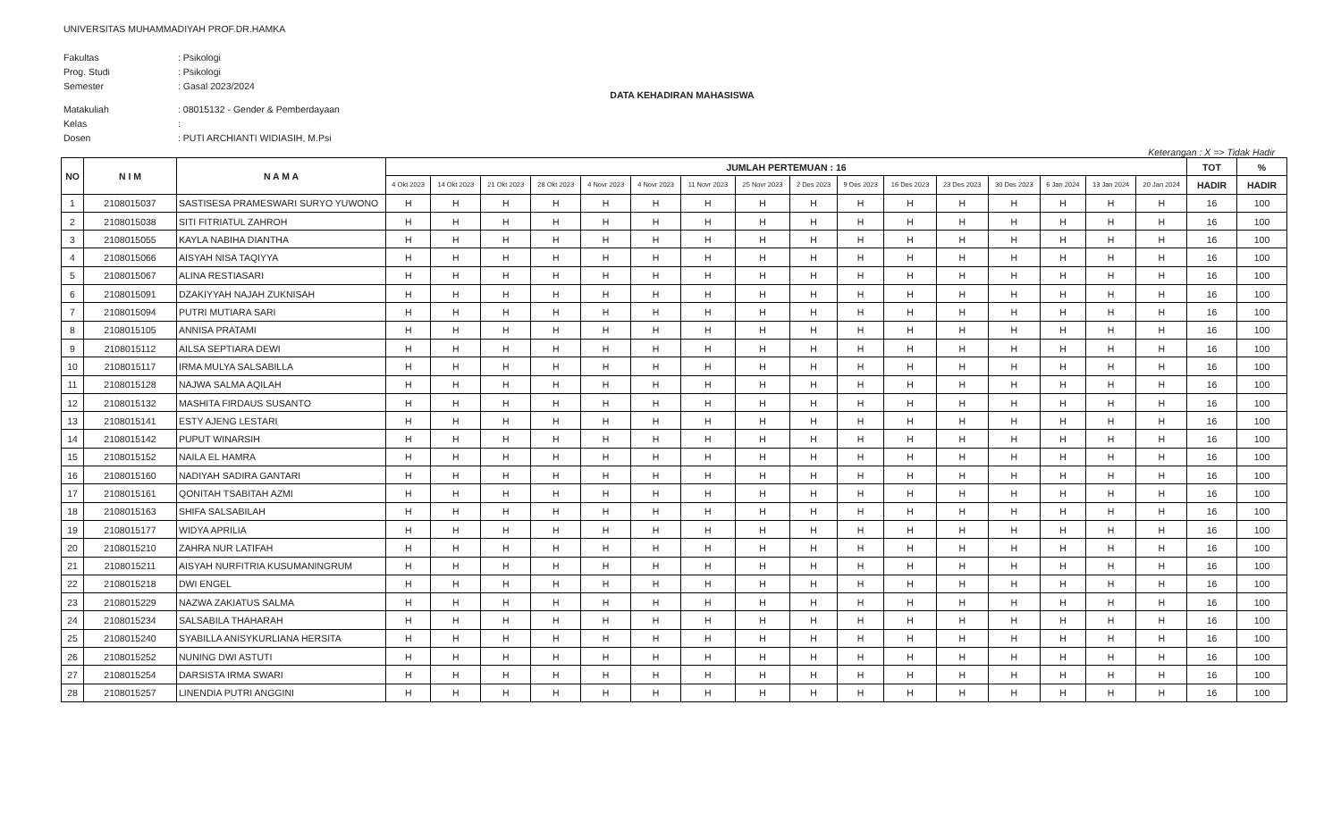UNIVERSITAS MUHAMMADIYAH PROF.DR.HAMKA
Fakultas: Psikologi
Prog. Studi: Psikologi
Semester: Gasal 2023/2024
DATA KEHADIRAN MAHASISWA
Matakuliah: 08015132 - Gender & Pemberdayaan
Kelas:
Dosen: PUTI ARCHIANTI WIDIASIH, M.Psi
Keterangan : X => Tidak Hadir
| NO | N I M | N A M A | JUMLAH PERTEMUAN : 16 | | | | | | | | | | | | | | | | TOT | % |
| --- | --- | --- | --- | --- | --- | --- | --- | --- | --- | --- | --- | --- | --- | --- | --- | --- | --- | --- | --- | --- |
| | | | 4 Okt 2023 | 14 Okt 2023 | 21 Okt 2023 | 28 Okt 2023 | 4 Novr 2023 | 4 Novr 2023 | 11 Novr 2023 | 25 Novr 2023 | 2 Des 2023 | 9 Des 2023 | 16 Des 2023 | 23 Des 2023 | 30 Des 2023 | 6 Jan 2024 | 13 Jan 2024 | 20 Jan 2024 | HADIR | HADIR |
| 1 | 2108015037 | SASTISESA PRAMESWARI SURYO YUWONO | H | H | H | H | H | H | H | H | H | H | H | H | H | H | H | H | 16 | 100 |
| 2 | 2108015038 | SITI FITRIATUL ZAHROH | H | H | H | H | H | H | H | H | H | H | H | H | H | H | H | H | 16 | 100 |
| 3 | 2108015055 | KAYLA NABIHA DIANTHA | H | H | H | H | H | H | H | H | H | H | H | H | H | H | H | H | 16 | 100 |
| 4 | 2108015066 | AISYAH NISA TAQIYYA | H | H | H | H | H | H | H | H | H | H | H | H | H | H | H | H | 16 | 100 |
| 5 | 2108015067 | ALINA RESTIASARI | H | H | H | H | H | H | H | H | H | H | H | H | H | H | H | H | 16 | 100 |
| 6 | 2108015091 | DZAKIYYAH NAJAH ZUKNISAH | H | H | H | H | H | H | H | H | H | H | H | H | H | H | H | H | 16 | 100 |
| 7 | 2108015094 | PUTRI MUTIARA SARI | H | H | H | H | H | H | H | H | H | H | H | H | H | H | H | H | 16 | 100 |
| 8 | 2108015105 | ANNISA PRATAMI | H | H | H | H | H | H | H | H | H | H | H | H | H | H | H | H | 16 | 100 |
| 9 | 2108015112 | AILSA SEPTIARA DEWI | H | H | H | H | H | H | H | H | H | H | H | H | H | H | H | H | 16 | 100 |
| 10 | 2108015117 | IRMA MULYA SALSABILLA | H | H | H | H | H | H | H | H | H | H | H | H | H | H | H | H | 16 | 100 |
| 11 | 2108015128 | NAJWA SALMA AQILAH | H | H | H | H | H | H | H | H | H | H | H | H | H | H | H | H | 16 | 100 |
| 12 | 2108015132 | MASHITA FIRDAUS SUSANTO | H | H | H | H | H | H | H | H | H | H | H | H | H | H | H | H | 16 | 100 |
| 13 | 2108015141 | ESTY AJENG LESTARI | H | H | H | H | H | H | H | H | H | H | H | H | H | H | H | H | 16 | 100 |
| 14 | 2108015142 | PUPUT WINARSIH | H | H | H | H | H | H | H | H | H | H | H | H | H | H | H | H | 16 | 100 |
| 15 | 2108015152 | NAILA EL HAMRA | H | H | H | H | H | H | H | H | H | H | H | H | H | H | H | H | 16 | 100 |
| 16 | 2108015160 | NADIYAH SADIRA GANTARI | H | H | H | H | H | H | H | H | H | H | H | H | H | H | H | H | 16 | 100 |
| 17 | 2108015161 | QONITAH TSABITAH AZMI | H | H | H | H | H | H | H | H | H | H | H | H | H | H | H | H | 16 | 100 |
| 18 | 2108015163 | SHIFA SALSABILAH | H | H | H | H | H | H | H | H | H | H | H | H | H | H | H | H | 16 | 100 |
| 19 | 2108015177 | WIDYA APRILIA | H | H | H | H | H | H | H | H | H | H | H | H | H | H | H | H | 16 | 100 |
| 20 | 2108015210 | ZAHRA NUR LATIFAH | H | H | H | H | H | H | H | H | H | H | H | H | H | H | H | H | 16 | 100 |
| 21 | 2108015211 | AISYAH NURFITRIA KUSUMANINGRUM | H | H | H | H | H | H | H | H | H | H | H | H | H | H | H | H | 16 | 100 |
| 22 | 2108015218 | DWI ENGEL | H | H | H | H | H | H | H | H | H | H | H | H | H | H | H | H | 16 | 100 |
| 23 | 2108015229 | NAZWA ZAKIATUS SALMA | H | H | H | H | H | H | H | H | H | H | H | H | H | H | H | H | 16 | 100 |
| 24 | 2108015234 | SALSABILA THAHARAH | H | H | H | H | H | H | H | H | H | H | H | H | H | H | H | H | 16 | 100 |
| 25 | 2108015240 | SYABILLA ANISYKURLIANA HERSITA | H | H | H | H | H | H | H | H | H | H | H | H | H | H | H | H | 16 | 100 |
| 26 | 2108015252 | NUNING DWI ASTUTI | H | H | H | H | H | H | H | H | H | H | H | H | H | H | H | H | 16 | 100 |
| 27 | 2108015254 | DARSISTA IRMA SWARI | H | H | H | H | H | H | H | H | H | H | H | H | H | H | H | H | 16 | 100 |
| 28 | 2108015257 | LINENDIA PUTRI ANGGINI | H | H | H | H | H | H | H | H | H | H | H | H | H | H | H | H | 16 | 100 |